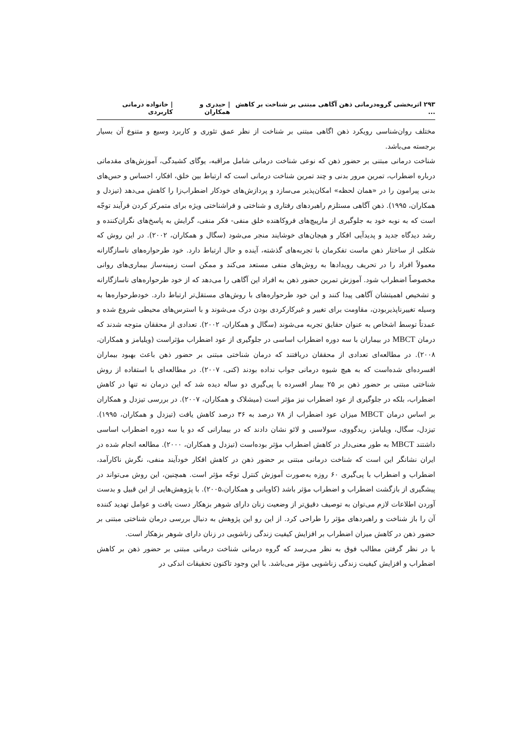۲۹۳ اثربخشی گروه‌درمانی ذهن آگاهی مبتنی بر شناخت بر کاهش ... | حیدری و همکاران | خانواده درمانی کاربردی
مختلف روان‌شناسی رویکرد ذهن اگاهی مبتنی بر شناخت از نظر عمق تئوری و کاربرد وسیع و متنوع آن بسیار برجسته می‌باشد.
شناخت درمانی مبتنی بر حضور ذهن که نوعی شناخت درمانی شامل مراقبه، یوگای کشیدگی، آموزش‌های مقدماتی درباره اضطراب، تمرین مرور بدنی و چند تمرین شناخت درمانی است که ارتباط بین خلق، افکار، احساس و حس‌های بدنی پیرامون را در «همان لحظه» امکان‌پذیر می‌سازد و پردازش‌های خودکار اضطراب‌زا را کاهش می‌دهد (تیزدل و همکاران، ۱۹۹۵). ذهن آگاهی مستلزم راهبردهای رفتاری و شناختی و فراشناختی ویژه برای متمرکز کردن فرآیند توجّه است که به نوبه خود به جلوگیری از مارپیچ‌های فروکاهنده خلق منفی- فکر منفی، گرایش به پاسخ‌های نگران‌کننده و رشد دیدگاه جدید و پدیدآیی افکار و هیجان‌های خوشایند منجر می‌شود (سگال و همکاران، ۲۰۰۲). در این روش که شکلی از ساختار ذهن ماست تفکرمان با تجربه‌های گذشته، آینده و حال ارتباط دارد. خود طرحواره‌های ناسازگارانه معمولاً افراد را در تحریف رویدادها به روش‌های منفی مستعد می‌کند و ممکن است زمینه‌ساز بیماری‌های روانی مخصوصاً اضطراب شود. آموزش تمرین حضور ذهن به افراد این آگاهی را می‌دهد که از خود طرحواره‌های ناسازگارانه و تشخیص اهمیتشان آگاهی پیدا کنند و این خود طرحواره‌های با روش‌های مستقل‌تر ارتباط دارد. خودطرحواره‌ها به وسیله تغییرناپذیربودن، مقاومت برای تغییر و غیرکارکردی بودن درک می‌شوند و با استرس‌های محیطی شروع شده و عمدتاً توسط اشخاص به عنوان حقایق تجربه می‌شوند (سگال و همکاران، ۲۰۰۲). تعدادی از محققان متوجه شدند که درمان MBCT در بیماران با سه دوره اضطراب اساسی در جلوگیری از عود اضطراب مؤثراست (ویلیامز و همکاران، ۲۰۰۸). در مطالعه‌ای تعدادی از محققان دریافتند که درمان شناختی مبتنی بر حضور ذهن باعث بهبود بیماران افسرده‌ای شده‌است که به هیچ شیوه درمانی جواب نداده بودند (کنی، ۲۰۰۷). در مطالعه‌ای با استفاده از روش شناختی مبتنی بر حضور ذهن بر ۲۵ بیمار افسرده با پی‌گیری دو ساله دیده شد که این درمان نه تنها در کاهش اضطراب، بلکه در جلوگیری از عود اضطراب نیز مؤثر است (میشلاک و همکاران، ۲۰۰۷). در بررسی تیزدل و همکاران بر اساس درمان MBCT میزان عود اضطراب از ۷۸ درصد به ۳۶ درصد کاهش یافت (تیزدل و همکاران، ۱۹۹۵). تیزدل، سگال، ویلیامز، ریدگووی، سولاسبی و لائو نشان دادند که در بیمارانی که دو یا سه دوره اضطراب اساسی داشتند MBCT به طور معنی‌دار در کاهش اضطراب مؤثر بوده‌است (تیزدل و همکاران، ۲۰۰۰). مطالعه انجام شده در ایران نشانگر این است که شناخت درمانی مبتنی بر حضور ذهن در کاهش افکار خودآیند منفی، نگرش ناکارآمد، اضطراب و اضطراب با پی‌گیری ۶۰ روزه به‌صورت آموزش کنترل توجّه مؤثر است. همچنین، این روش می‌تواند در پیشگیری از بازگشت اضطراب و اضطراب مؤثر باشد (کاویانی و همکاران،۲۰۰۵). با پژوهش‌هایی از این قبیل و بدست آوردن اطلاعات لازم می‌توان به توصیف دقیق‌تر از وضعیت زنان دارای شوهر بزهکار دست یافت و عوامل تهدید کننده آن را باز شناخت و راهبردهای مؤثر را طراحی کرد. از این رو این پژوهش به دنبال بررسی درمان شناختی مبتنی بر حضور ذهن در کاهش میزان اضطراب بر افزایش کیفیت زندگی زناشویی در زنان دارای شوهر بزهکار است.
با در نظر گرفتن مطالب فوق به نظر می‌رسد که گروه درمانی شناخت درمانی مبتنی بر حضور ذهن بر کاهش اضطراب و افزایش کیفیت زندگی زناشویی مؤثر می‌باشد. با این وجود تاکنون تحقیقات اندکی در